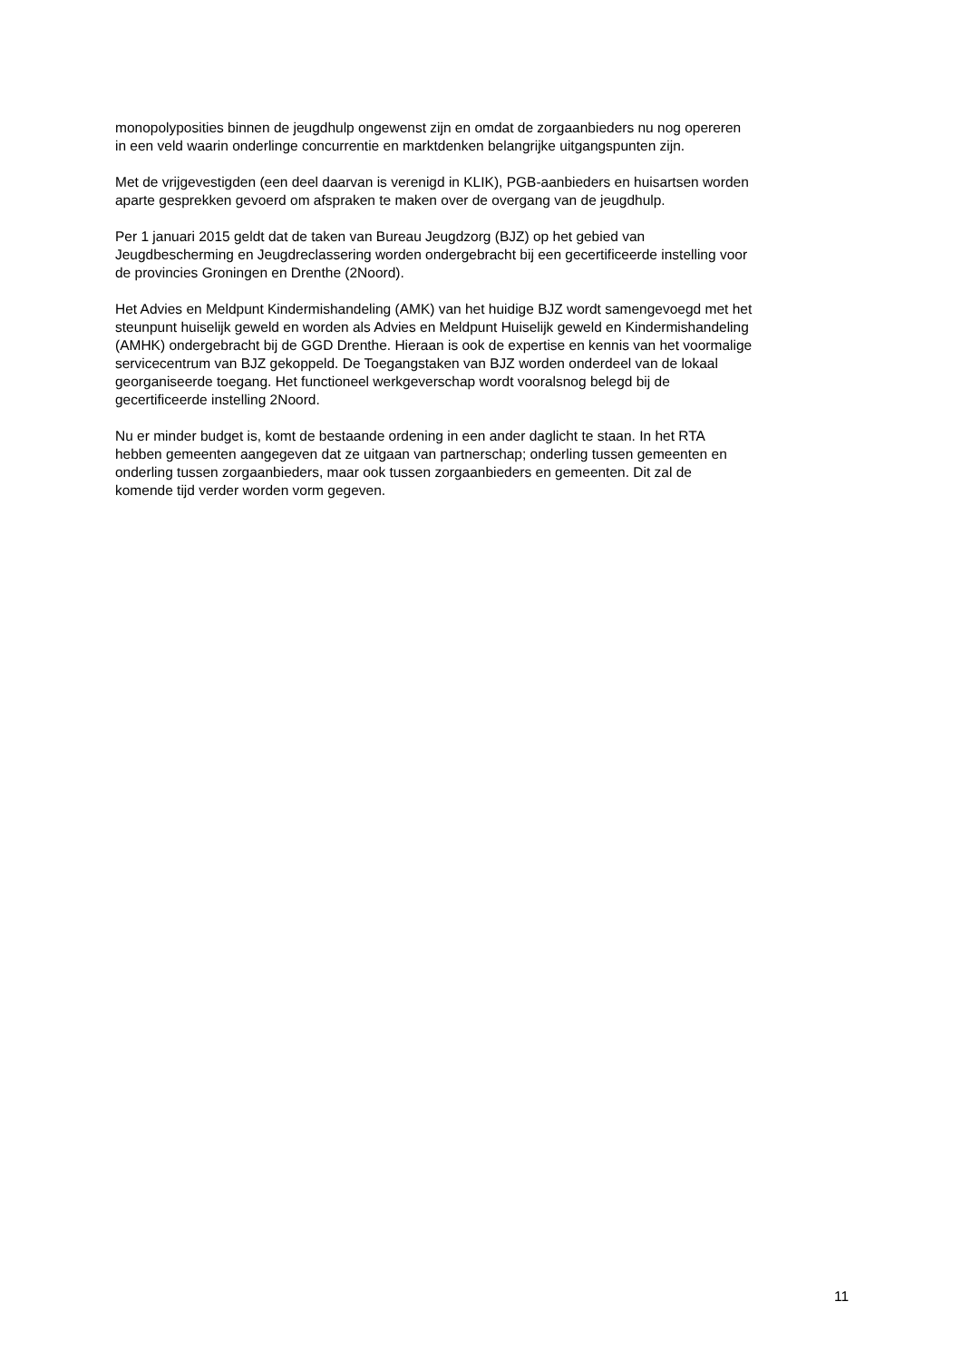monopolyposities binnen de jeugdhulp ongewenst zijn en omdat de zorgaanbieders nu nog opereren
in een veld waarin onderlinge concurrentie en marktdenken belangrijke uitgangspunten zijn.
Met de vrijgevestigden (een deel daarvan is verenigd in KLIK), PGB-aanbieders en huisartsen worden
aparte gesprekken gevoerd om afspraken te maken over de overgang van de jeugdhulp.
Per 1 januari 2015 geldt dat de taken van Bureau Jeugdzorg (BJZ) op het gebied van
Jeugdbescherming en Jeugdreclassering worden ondergebracht bij een gecertificeerde instelling voor
de provincies Groningen en Drenthe (2Noord).
Het Advies en Meldpunt Kindermishandeling (AMK) van het huidige BJZ wordt samengevoegd met het
steunpunt huiselijk geweld en worden als Advies en Meldpunt Huiselijk geweld en Kindermishandeling
(AMHK) ondergebracht bij de GGD Drenthe. Hieraan is ook de expertise en kennis van het voormalige
servicecentrum van BJZ gekoppeld. De Toegangstaken van BJZ worden onderdeel van de lokaal
georganiseerde toegang. Het functioneel werkgeverschap wordt vooralsnog belegd bij de
gecertificeerde instelling 2Noord.
Nu er minder budget is, komt de bestaande ordening in een ander daglicht te staan. In het RTA
hebben gemeenten aangegeven dat ze uitgaan van partnerschap; onderling tussen gemeenten en
onderling tussen zorgaanbieders, maar ook tussen zorgaanbieders en gemeenten. Dit zal de
komende tijd verder worden vorm gegeven.
11